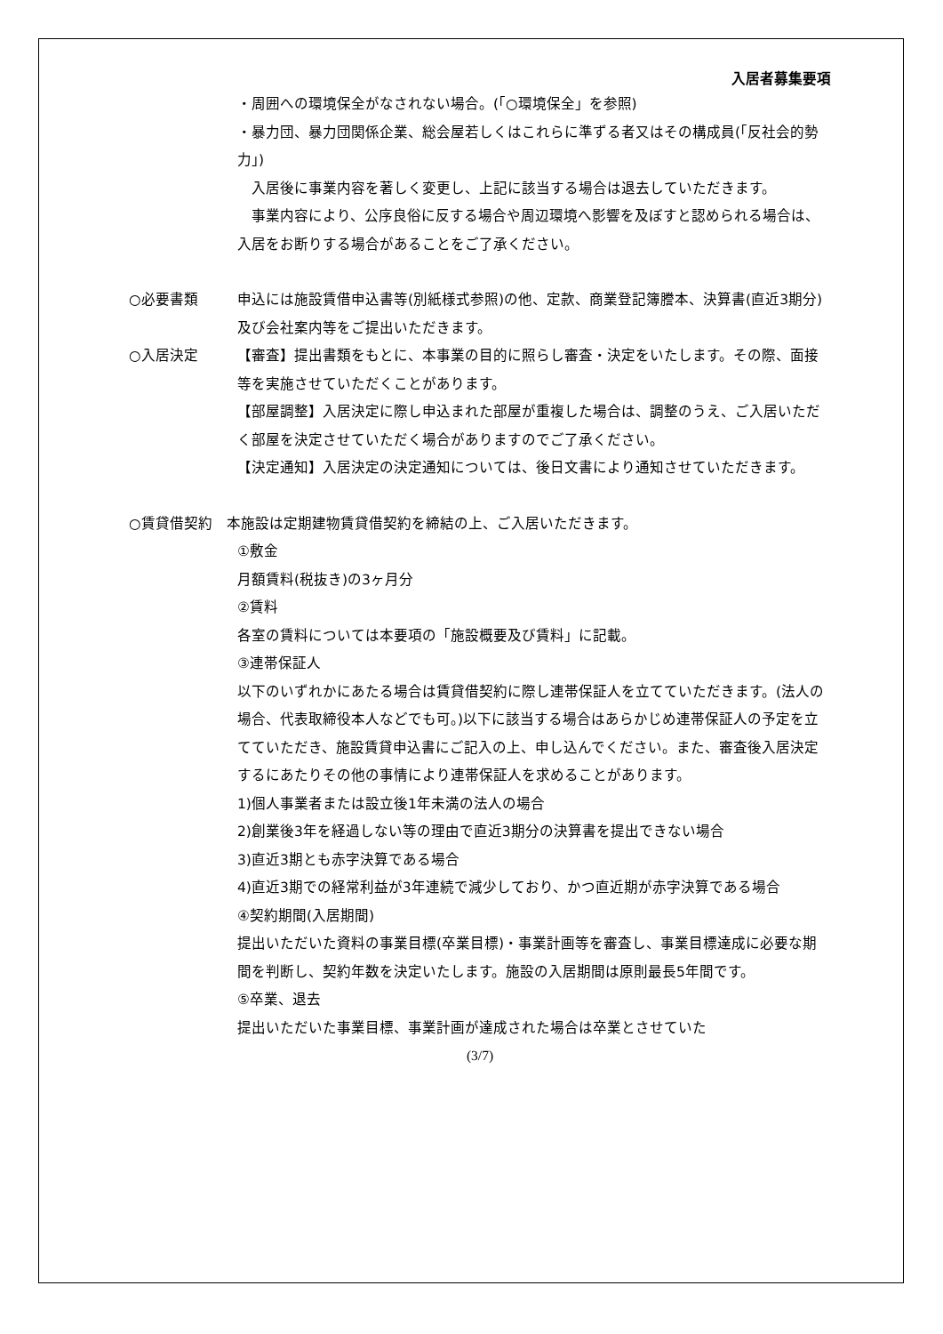入居者募集要項
・周囲への環境保全がなされない場合。(「○環境保全」を参照)
・暴力団、暴力団関係企業、総会屋若しくはこれらに準ずる者又はその構成員(「反社会的勢力」)
　入居後に事業内容を著しく変更し、上記に該当する場合は退去していただきます。
　事業内容により、公序良俗に反する場合や周辺環境へ影響を及ぼすと認められる場合は、入居をお断りする場合があることをご了承ください。
○必要書類 申込には施設賃借申込書等(別紙様式参照)の他、定款、商業登記簿謄本、決算書(直近3期分)及び会社案内等をご提出いただきます。
○入居決定 【審査】提出書類をもとに、本事業の目的に照らし審査・決定をいたします。その際、面接等を実施させていただくことがあります。
【部屋調整】入居決定に際し申込まれた部屋が重複した場合は、調整のうえ、ご入居いただく部屋を決定させていただく場合がありますのでご了承ください。
【決定通知】入居決定の決定通知については、後日文書により通知させていただきます。
○賃貸借契約　本施設は定期建物賃貸借契約を締結の上、ご入居いただきます。
①敷金
月額賃料(税抜き)の3ヶ月分
②賃料
各室の賃料については本要項の「施設概要及び賃料」に記載。
③連帯保証人
以下のいずれかにあたる場合は賃貸借契約に際し連帯保証人を立てていただきます。(法人の場合、代表取締役本人などでも可。)以下に該当する場合はあらかじめ連帯保証人の予定を立てていただき、施設賃貸申込書にご記入の上、申し込んでください。また、審査後入居決定するにあたりその他の事情により連帯保証人を求めることがあります。
1)個人事業者または設立後1年未満の法人の場合
2)創業後3年を経過しない等の理由で直近3期分の決算書を提出できない場合
3)直近3期とも赤字決算である場合
4)直近3期での経常利益が3年連続で減少しており、かつ直近期が赤字決算である場合
④契約期間(入居期間)
提出いただいた資料の事業目標(卒業目標)・事業計画等を審査し、事業目標達成に必要な期間を判断し、契約年数を決定いたします。施設の入居期間は原則最長5年間です。
⑤卒業、退去
提出いただいた事業目標、事業計画が達成された場合は卒業とさせていた
(3/7)